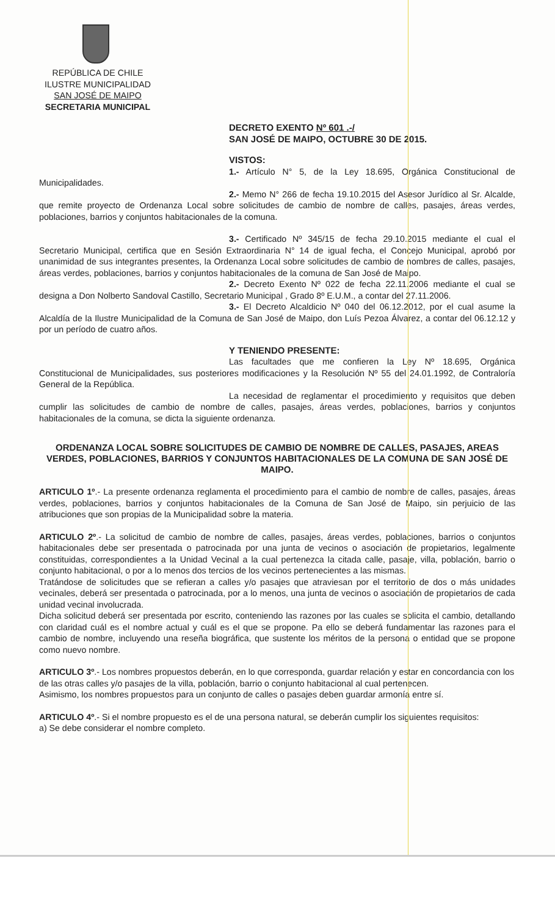REPÚBLICA DE CHILE
ILUSTRE MUNICIPALIDAD
SAN JOSÉ DE MAIPO
SECRETARIA MUNICIPAL
DECRETO EXENTO Nº 601 .-/
SAN JOSÉ DE MAIPO, OCTUBRE 30 DE 2015.
VISTOS:
1.- Artículo N° 5, de la Ley 18.695, Orgánica Constitucional de Municipalidades.
2.- Memo N° 266 de fecha 19.10.2015 del Asesor Jurídico al Sr. Alcalde, que remite proyecto de Ordenanza Local sobre solicitudes de cambio de nombre de calles, pasajes, áreas verdes, poblaciones, barrios y conjuntos habitacionales de la comuna.
3.- Certificado Nº 345/15 de fecha 29.10.2015 mediante el cual el Secretario Municipal, certifica que en Sesión Extraordinaria N° 14 de igual fecha, el Concejo Municipal, aprobó por unanimidad de sus integrantes presentes, la Ordenanza Local sobre solicitudes de cambio de nombres de calles, pasajes, áreas verdes, poblaciones, barrios y conjuntos habitacionales de la comuna de San José de Maipo.
2.- Decreto Exento Nº 022 de fecha 22.11.2006 mediante el cual se designa a Don Nolberto Sandoval Castillo, Secretario Municipal , Grado 8º E.U.M., a contar del 27.11.2006.
3.- El Decreto Alcaldicio Nº 040 del 06.12.2012, por el cual asume la Alcaldía de la Ilustre Municipalidad de la Comuna de San José de Maipo, don Luís Pezoa Álvarez, a contar del 06.12.12 y por un período de cuatro años.
Y TENIENDO PRESENTE:
Las facultades que me confieren la Ley Nº 18.695, Orgánica Constitucional de Municipalidades, sus posteriores modificaciones y la Resolución Nº 55 del 24.01.1992, de Contraloría General de la República.
La necesidad de reglamentar el procedimiento y requisitos que deben cumplir las solicitudes de cambio de nombre de calles, pasajes, áreas verdes, poblaciones, barrios y conjuntos habitacionales de la comuna, se dicta la siguiente ordenanza.
ORDENANZA LOCAL SOBRE SOLICITUDES DE CAMBIO DE NOMBRE DE CALLES, PASAJES, AREAS VERDES, POBLACIONES, BARRIOS Y CONJUNTOS HABITACIONALES DE LA COMUNA DE SAN JOSÉ DE MAIPO.
ARTICULO 1º.- La presente ordenanza reglamenta el procedimiento para el cambio de nombre de calles, pasajes, áreas verdes, poblaciones, barrios y conjuntos habitacionales de la Comuna de San José de Maipo, sin perjuicio de las atribuciones que son propias de la Municipalidad sobre la materia.
ARTICULO 2º.- La solicitud de cambio de nombre de calles, pasajes, áreas verdes, poblaciones, barrios o conjuntos habitacionales debe ser presentada o patrocinada por una junta de vecinos o asociación de propietarios, legalmente constituidas, correspondientes a la Unidad Vecinal a la cual pertenezca la citada calle, pasaje, villa, población, barrio o conjunto habitacional, o por a lo menos dos tercios de los vecinos pertenecientes a las mismas.
Tratándose de solicitudes que se refieran a calles y/o pasajes que atraviesan por el territorio de dos o más unidades vecinales, deberá ser presentada o patrocinada, por a lo menos, una junta de vecinos o asociación de propietarios de cada unidad vecinal involucrada.
Dicha solicitud deberá ser presentada por escrito, conteniendo las razones por las cuales se solicita el cambio, detallando con claridad cuál es el nombre actual y cuál es el que se propone. Pa ello se deberá fundamentar las razones para el cambio de nombre, incluyendo una reseña biográfica, que sustente los méritos de la persona o entidad que se propone como nuevo nombre.
ARTICULO 3º.- Los nombres propuestos deberán, en lo que corresponda, guardar relación y estar en concordancia con los de las otras calles y/o pasajes de la villa, población, barrio o conjunto habitacional al cual pertenecen.
Asimismo, los nombres propuestos para un conjunto de calles o pasajes deben guardar armonía entre sí.
ARTICULO 4º.- Si el nombre propuesto es el de una persona natural, se deberán cumplir los siguientes requisitos:
a) Se debe considerar el nombre completo.